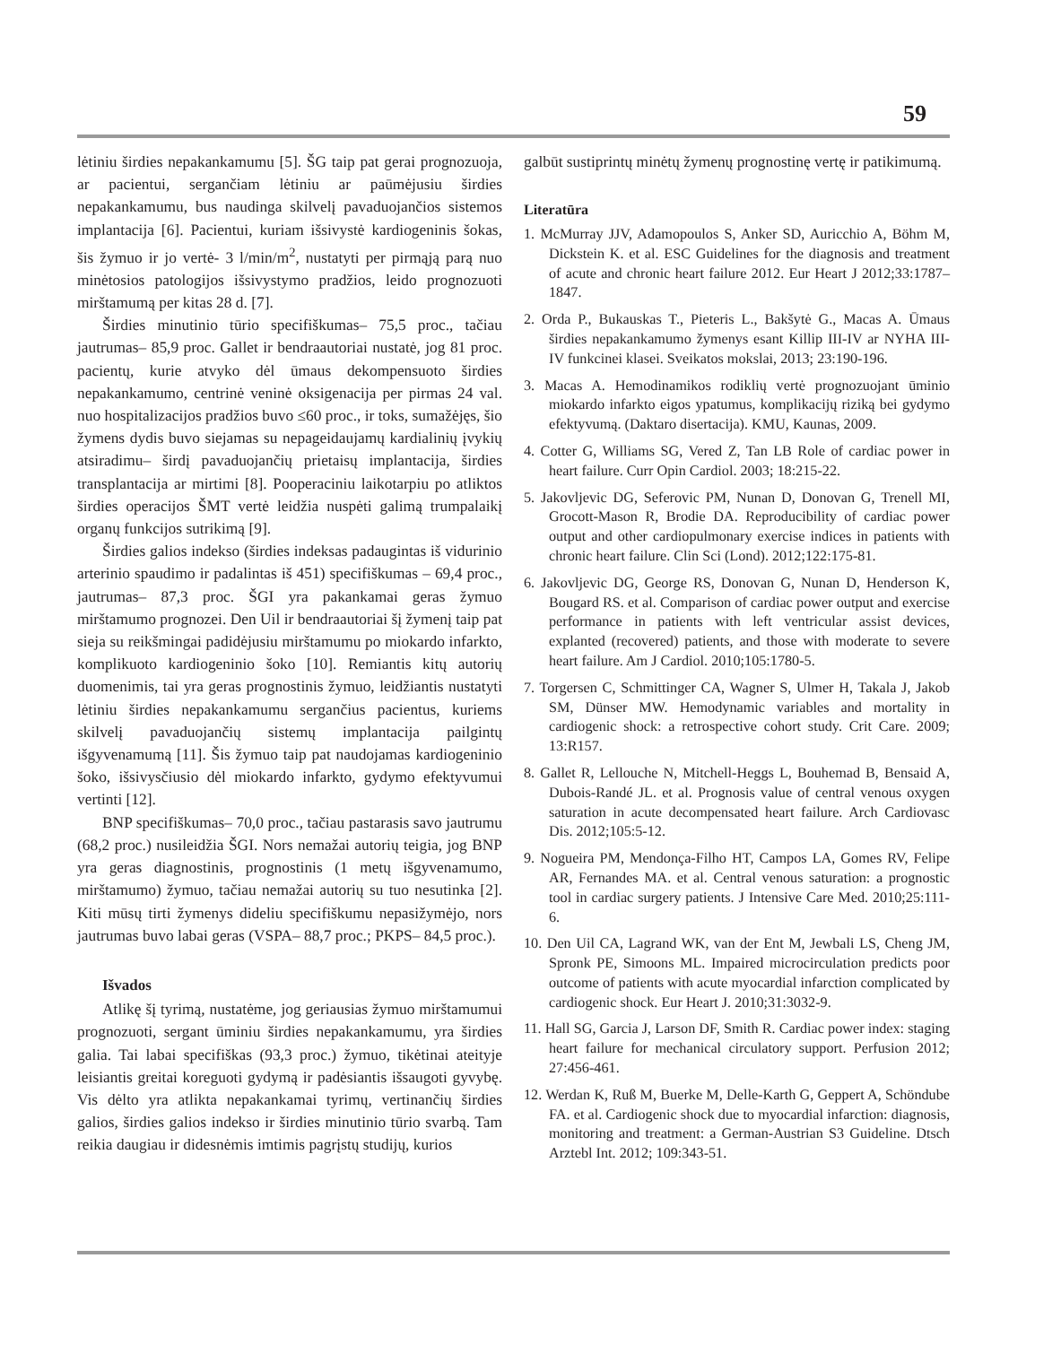59
lėtiniu širdies nepakankamumu [5]. ŠG taip pat gerai prognozuoja, ar pacientui, sergančiam lėtiniu ar paūmėjusiu širdies nepakankamumu, bus naudinga skilvelį pavaduojančios sistemos implantacija [6]. Pacientui, kuriam išsivystė kardiogeninis šokas, šis žymuo ir jo vertė- 3 l/min/m<sup>2</sup>, nustatyti per pirmąją parą nuo minėtosios patologijos išsivystymo pradžios, leido prognozuoti mirštamumą per kitas 28 d. [7].
Širdies minutinio tūrio specifiškumas– 75,5 proc., tačiau jautrumas– 85,9 proc. Gallet ir bendraautoriai nustatė, jog 81 proc. pacientų, kurie atvyko dėl ūmaus dekompensuoto širdies nepakankamumo, centrinė veninė oksigenacija per pirmas 24 val. nuo hospitalizacijos pradžios buvo ≤60 proc., ir toks, sumažėjęs, šio žymens dydis buvo siejamas su nepageidaujamų kardialinių įvykių atsiradimu– širdį pavaduojančių prietaisų implantacija, širdies transplantacija ar mirtimi [8]. Pooperaciniu laikotarpiu po atliktos širdies operacijos ŠMT vertė leidžia nuspėti galimą trumpalaikį organų funkcijos sutrikimą [9].
Širdies galios indekso (širdies indeksas padaugintas iš vidurinio arterinio spaudimo ir padalintas iš 451) specifiškumas – 69,4 proc., jautrumas– 87,3 proc. ŠGI yra pakankamai geras žymuo mirštamumo prognozei. Den Uil ir bendraautoriai šį žymenį taip pat sieja su reikšmingai padidėjusiu mirštamumu po miokardo infarkto, komplikuoto kardiogeninio šoko [10]. Remiantis kitų autorių duomenimis, tai yra geras prognostinis žymuo, leidžiantis nustatyti lėtiniu širdies nepakankamumu sergančius pacientus, kuriems skilvelį pavaduojančių sistemų implantacija pailgintų išgyvenamumą [11]. Šis žymuo taip pat naudojamas kardiogeninio šoko, išsivysčiusio dėl miokardo infarkto, gydymo efektyvumui vertinti [12].
BNP specifiškumas– 70,0 proc., tačiau pastarasis savo jautrumu (68,2 proc.) nusileidžia ŠGI. Nors nemažai autorių teigia, jog BNP yra geras diagnostinis, prognostinis (1 metų išgyvenamumo, mirštamumo) žymuo, tačiau nemažai autorių su tuo nesutinka [2]. Kiti mūsų tirti žymenys dideliu specifiškumu nepasižymėjo, nors jautrumas buvo labai geras (VSPA– 88,7 proc.; PKPS– 84,5 proc.).
Išvados
Atlikę šį tyrimą, nustatėme, jog geriausias žymuo mirštamumui prognozuoti, sergant ūminiu širdies nepakankamumu, yra širdies galia. Tai labai specifiškas (93,3 proc.) žymuo, tikėtinai ateityje leisiantis greitai koreguoti gydymą ir padėsiantis išsaugoti gyvybę. Vis dėlto yra atlikta nepakankamai tyrimų, vertinančių širdies galios, širdies galios indekso ir širdies minutinio tūrio svarbą. Tam reikia daugiau ir didesnėmis imtimis pagrįstų studijų, kurios
galbūt sustiprintų minėtų žymenų prognostinę vertę ir patikimumą.
Literatūra
1. McMurray JJV, Adamopoulos S, Anker SD, Auricchio A, Böhm M, Dickstein K. et al. ESC Guidelines for the diagnosis and treatment of acute and chronic heart failure 2012. Eur Heart J 2012;33:1787–1847.
2. Orda P., Bukauskas T., Pieteris L., Bakšytė G., Macas A. Ūmaus širdies nepakankamumo žymenys esant Killip III-IV ar NYHA III-IV funkcinei klasei. Sveikatos mokslai, 2013; 23:190-196.
3. Macas A. Hemodinamikos rodiklių vertė prognozuojant ūminio miokardo infarkto eigos ypatumus, komplikacijų riziką bei gydymo efektyvumą. (Daktaro disertacija). KMU, Kaunas, 2009.
4. Cotter G, Williams SG, Vered Z, Tan LB Role of cardiac power in heart failure. Curr Opin Cardiol. 2003; 18:215-22.
5. Jakovljevic DG, Seferovic PM, Nunan D, Donovan G, Trenell MI, Grocott-Mason R, Brodie DA. Reproducibility of cardiac power output and other cardiopulmonary exercise indices in patients with chronic heart failure. Clin Sci (Lond). 2012;122:175-81.
6. Jakovljevic DG, George RS, Donovan G, Nunan D, Henderson K, Bougard RS. et al. Comparison of cardiac power output and exercise performance in patients with left ventricular assist devices, explanted (recovered) patients, and those with moderate to severe heart failure. Am J Cardiol. 2010;105:1780-5.
7. Torgersen C, Schmittinger CA, Wagner S, Ulmer H, Takala J, Jakob SM, Dünser MW. Hemodynamic variables and mortality in cardiogenic shock: a retrospective cohort study. Crit Care. 2009; 13:R157.
8. Gallet R, Lellouche N, Mitchell-Heggs L, Bouhemad B, Bensaid A, Dubois-Randé JL. et al. Prognosis value of central venous oxygen saturation in acute decompensated heart failure. Arch Cardiovasc Dis. 2012;105:5-12.
9. Nogueira PM, Mendonça-Filho HT, Campos LA, Gomes RV, Felipe AR, Fernandes MA. et al. Central venous saturation: a prognostic tool in cardiac surgery patients. J Intensive Care Med. 2010;25:111-6.
10. Den Uil CA, Lagrand WK, van der Ent M, Jewbali LS, Cheng JM, Spronk PE, Simoons ML. Impaired microcirculation predicts poor outcome of patients with acute myocardial infarction complicated by cardiogenic shock. Eur Heart J. 2010;31:3032-9.
11. Hall SG, Garcia J, Larson DF, Smith R. Cardiac power index: staging heart failure for mechanical circulatory support. Perfusion 2012; 27:456-461.
12. Werdan K, Ruß M, Buerke M, Delle-Karth G, Geppert A, Schöndube FA. et al. Cardiogenic shock due to myocardial infarction: diagnosis, monitoring and treatment: a German-Austrian S3 Guideline. Dtsch Arztebl Int. 2012; 109:343-51.